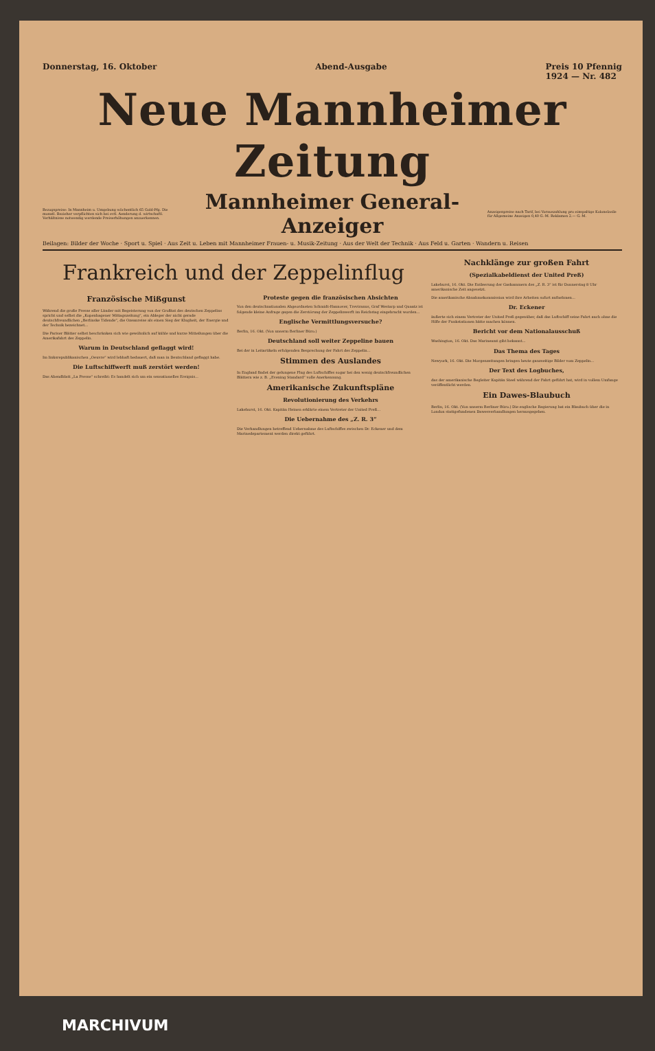Donnerstag, 16. Oktober Abend-Ausgabe Preis 10 Pfennig
1924 — Nr. 482
Neue Mannheimer Zeitung
Bezugspreise: In Mannheim u. Umgebung wöchentlich 65 Gold-Pfg. Die monatl. Bezieher verpflichten sich bei evtl. Aenderung d. wirtschaftl. Verhältnisse notwendig werdende Preiserhöhungen anzuerkennen.
Mannheimer General-Anzeiger
Anzeigenpreise nach Tarif, bei Vorauszahlung pro einspaltige Kolonelzeile für Allgemeine Anzeigen 0,40 G.-M. Reklamen 2.— G.-M.
Beilagen: Bilder der Woche · Sport u. Spiel · Aus Zeit u. Leben mit Mannheimer Frauen- u. Musik-Zeitung · Aus der Welt der Technik · Aus Feld u. Garten · Wandern u. Reisen
Frankreich und der Zeppelinflug
Französische Mißgunst
Während die große Presse aller Länder mit Begeisterung von der Großtat des deutschen Zeppelins spricht und selbst die „Kopenhagener Mittagszeitung“, ein Ableger der nicht gerade deutschfreundlichen „Berlinske Tidende“, die Ozeanreise als einen Sieg der Klugheit, der Energie und der Technik bezeichnet...
Die Pariser Blätter selbst beschränken sich wie gewöhnlich auf kühle und kurze Mitteilungen über die Amerikafahrt des Zeppelin.
Warum in Deutschland geflaggt wird!
Im linksrepublikanischen „Oeuvre“ wird lebhaft bedauert, daß man in Deutschland geflaggt habe.
Die Luftschiffwerft muß zerstört werden!
Das Abendblatt „La Presse“ schreibt: Es handelt sich um ein sensationelles Ereignis...
Proteste gegen die französischen Absichten
Von den deutschnationalen Abgeordneten Schmidt-Hannover, Treviranus, Graf Westarp und Quaatz ist folgende kleine Anfrage gegen die Zerstörung der Zeppelinwerft im Reichstag eingebracht worden...
Englische Vermittlungsversuche?
Berlin, 16. Okt. (Von unserm Berliner Büro.)
Deutschland soll weiter Zeppeline bauen
Bei der in Leitartikeln erfolgenden Besprechung der Fahrt des Zeppelin...
Stimmen des Auslandes
In England findet der gelungene Flug des Luftschiffes sogar bei den wenig deutschfreundlichen Blättern wie z. B. „Evening Standard“ volle Anerkennung.
Amerikanische Zukunftspläne
Revolutionierung des Verkehrs
Lakehurst, 16. Okt. Kapitän Heinen erklärte einem Vertreter der United Preß...
Die Uebernahme des „Z. R. 3“
Die Verhandlungen betreffend Uebernahme des Luftschiffes zwischen Dr. Eckener und dem Marinedepartement werden direkt geführt.
Nachklänge zur großen Fahrt
(Spezialkabeldienst der United Preß)
Lakehurst, 16. Okt. Die Entleerung der Gaskammern des „Z. R. 3“ ist für Donnerstag 8 Uhr amerikanische Zeit angesetzt.
Die amerikanische Abnahmekommission wird ihre Arbeiten sofort aufnehmen...
Dr. Eckener
äußerte sich einem Vertreter der United Preß gegenüber, daß das Luftschiff seine Fahrt auch ohne die Hilfe der Funkstationen hätte machen können.
Bericht vor dem Nationalausschuß
Washington, 16. Okt. Das Marineamt gibt bekannt...
Das Thema des Tages
Newyork, 16. Okt. Die Morgenzeitungen bringen heute ganzseitige Bilder vom Zeppelin...
Der Text des Logbuches,
das der amerikanische Begleiter Kapitän Steel während der Fahrt geführt hat, wird in vollem Umfange veröffentlicht werden.
Ein Dawes-Blaubuch
Berlin, 16. Okt. (Von unserm Berliner Büro.) Die englische Regierung hat ein Blaubuch über die in London stattgefundenen Dawesverhandlungen herausgegeben.
MARCHIVUM